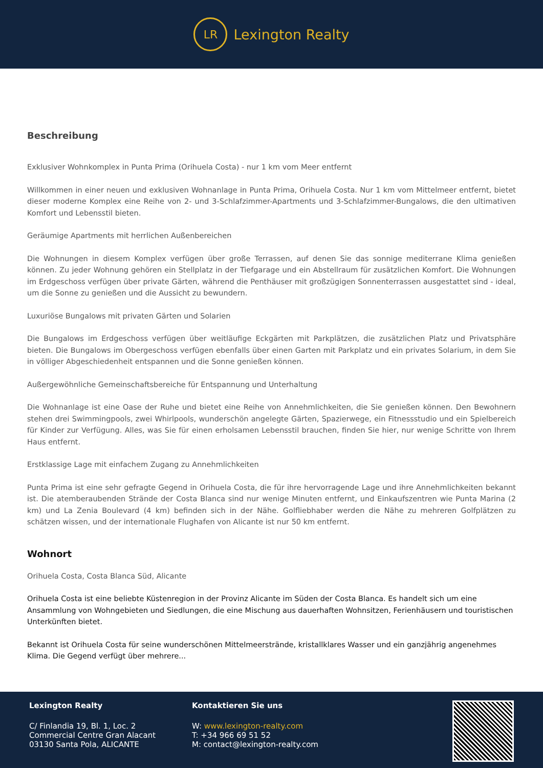LR
Lexington Realty
Beschreibung
Exklusiver Wohnkomplex in Punta Prima (Orihuela Costa) - nur 1 km vom Meer entfernt
Willkommen in einer neuen und exklusiven Wohnanlage in Punta Prima, Orihuela Costa. Nur 1 km vom Mittelmeer entfernt, bietet dieser moderne Komplex eine Reihe von 2- und 3-Schlafzimmer-Apartments und 3-Schlafzimmer-Bungalows, die den ultimativen Komfort und Lebensstil bieten.
Geräumige Apartments mit herrlichen Außenbereichen
Die Wohnungen in diesem Komplex verfügen über große Terrassen, auf denen Sie das sonnige mediterrane Klima genießen können. Zu jeder Wohnung gehören ein Stellplatz in der Tiefgarage und ein Abstellraum für zusätzlichen Komfort. Die Wohnungen im Erdgeschoss verfügen über private Gärten, während die Penthäuser mit großzügigen Sonnenterrassen ausgestattet sind - ideal, um die Sonne zu genießen und die Aussicht zu bewundern.
Luxuriöse Bungalows mit privaten Gärten und Solarien
Die Bungalows im Erdgeschoss verfügen über weitläufige Eckgärten mit Parkplätzen, die zusätzlichen Platz und Privatsphäre bieten. Die Bungalows im Obergeschoss verfügen ebenfalls über einen Garten mit Parkplatz und ein privates Solarium, in dem Sie in völliger Abgeschiedenheit entspannen und die Sonne genießen können.
Außergewöhnliche Gemeinschaftsbereiche für Entspannung und Unterhaltung
Die Wohnanlage ist eine Oase der Ruhe und bietet eine Reihe von Annehmlichkeiten, die Sie genießen können. Den Bewohnern stehen drei Swimmingpools, zwei Whirlpools, wunderschön angelegte Gärten, Spazierwege, ein Fitnessstudio und ein Spielbereich für Kinder zur Verfügung. Alles, was Sie für einen erholsamen Lebensstil brauchen, finden Sie hier, nur wenige Schritte von Ihrem Haus entfernt.
Erstklassige Lage mit einfachem Zugang zu Annehmlichkeiten
Punta Prima ist eine sehr gefragte Gegend in Orihuela Costa, die für ihre hervorragende Lage und ihre Annehmlichkeiten bekannt ist. Die atemberaubenden Strände der Costa Blanca sind nur wenige Minuten entfernt, und Einkaufszentren wie Punta Marina (2 km) und La Zenia Boulevard (4 km) befinden sich in der Nähe. Golfliebhaber werden die Nähe zu mehreren Golfplätzen zu schätzen wissen, und der internationale Flughafen von Alicante ist nur 50 km entfernt.
Wohnort
Orihuela Costa, Costa Blanca Süd, Alicante
Orihuela Costa ist eine beliebte Küstenregion in der Provinz Alicante im Süden der Costa Blanca. Es handelt sich um eine Ansammlung von Wohngebieten und Siedlungen, die eine Mischung aus dauerhaften Wohnsitzen, Ferienhäusern und touristischen Unterkünften bietet.
Bekannt ist Orihuela Costa für seine wunderschönen Mittelmeerstrände, kristallklares Wasser und ein ganzjährig angenehmes Klima. Die Gegend verfügt über mehrere...
Lexington Realty
C/ Finlandia 19, Bl. 1, Loc. 2
Commercial Centre Gran Alacant
03130 Santa Pola, ALICANTE
Kontaktieren Sie uns
W: www.lexington-realty.com
T: +34 966 69 51 52
M: contact@lexington-realty.com